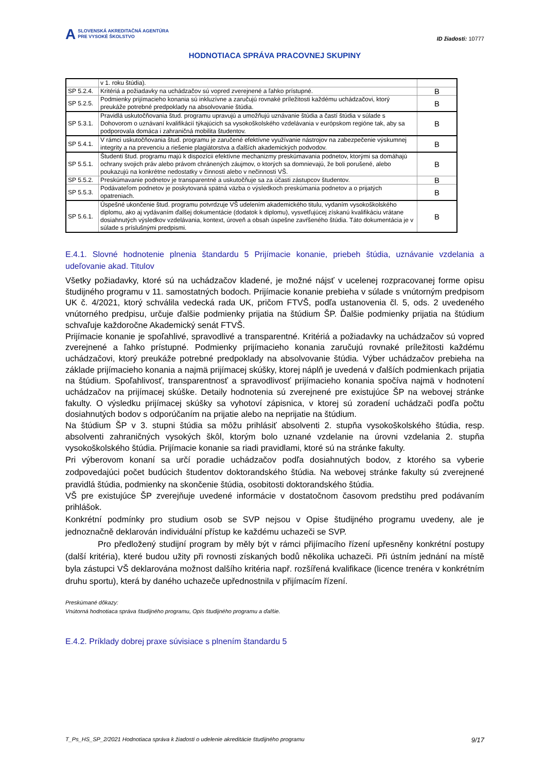A SLOVENSKÁ AKREDITAČNÁ AGENTÚRA
PRE VYSOKÉ ŠKOLSTVO
ID žiadosti: 10777
HODNOTIACA SPRÁVA PRACOVNEJ SKUPINY
| | v 1. roku štúdia). | |
| SP 5.2.4. | Kritériá a požiadavky na uchádzačov sú vopred zverejnené a ľahko prístupné. | B |
| SP 5.2.5. | Podmienky prijímacieho konania sú inkluzívne a zaručujú rovnaké príležitosti každému uchádzačovi, ktorý preukáže potrebné predpoklady na absolvovanie štúdia. | B |
| SP 5.3.1. | Pravidlá uskutočňovania štud. programu upravujú a umožňujú uznávanie štúdia a častí štúdia v súlade s Dohovorom o uznávaní kvalifikácií týkajúcich sa vysokoškolského vzdelávania v európskom regióne tak, aby sa podporovala domáca i zahraničná mobilita študentov. | B |
| SP 5.4.1. | V rámci uskutočňovania štud. programu je zaručené efektívne využívanie nástrojov na zabezpečenie výskumnej integrity a na prevenciu a riešenie plagiátorstva a ďalších akademických podvodov. | B |
| SP 5.5.1. | Študenti štud. programu majú k dispozícii efektívne mechanizmy preskúmavania podnetov, ktorými sa domáhajú ochrany svojich práv alebo právom chránených záujmov, o ktorých sa domnievajú, že boli porušené, alebo poukazujú na konkrétne nedostatky v činnosti alebo v nečinnosti VŠ. | B |
| SP 5.5.2. | Preskúmavanie podnetov je transparentné a uskutočňuje sa za účasti zástupcov študentov. | B |
| SP 5.5.3. | Podávateľom podnetov je poskytovaná spätná väzba o výsledkoch preskúmania podnetov a o prijatých opatreniach. | B |
| SP 5.6.1. | Úspešné ukončenie štud. programu potvrdzuje VŠ udelením akademického titulu, vydaním vysokoškolského diplomu, ako aj vydávaním ďalšej dokumentácie (dodatok k diplomu), vysvetľujúcej získanú kvalifikáciu vrátane dosiahnutých výsledkov vzdelávania, kontext, úroveň a obsah úspešne zavŕšeného štúdia. Táto dokumentácia je v súlade s príslušnými predpismi. | B |
E.4.1. Slovné hodnotenie plnenia štandardu 5 Prijímacie konanie, priebeh štúdia, uznávanie vzdelania a udeľovanie akad. Titulov
Všetky požiadavky, ktoré sú na uchádzačov kladené, je možné nájsť v ucelenej rozpracovanej forme opisu študijného programu v 11. samostatných bodoch. Prijímacie konanie prebieha v súlade s vnútorným predpisom UK č. 4/2021, ktorý schválila vedecká rada UK, pričom FTVŠ, podľa ustanovenia čl. 5, ods. 2 uvedeného vnútorného predpisu, určuje ďalšie podmienky prijatia na štúdium ŠP. Ďalšie podmienky prijatia na štúdium schvaľuje každoročne Akademický senát FTVŠ.
Prijímacie konanie je spoľahlivé, spravodlivé a transparentné. Kritériá a požiadavky na uchádzačov sú vopred zverejnené a ľahko prístupné. Podmienky prijímacieho konania zaručujú rovnaké príležitosti každému uchádzačovi, ktorý preukáže potrebné predpoklady na absolvovanie štúdia. Výber uchádzačov prebieha na základe prijímacieho konania a najmä prijímacej skúšky, ktorej náplň je uvedená v ďalších podmienkach prijatia na štúdium. Spoľahlivosť, transparentnosť a spravodlivosť prijímacieho konania spočíva najmä v hodnotení uchádzačov na prijímacej skúške. Detaily hodnotenia sú zverejnené pre existujúce ŠP na webovej stránke fakulty. O výsledku prijímacej skúšky sa vyhotoví zápisnica, v ktorej sú zoradení uchádzači podľa počtu dosiahnutých bodov s odporúčaním na prijatie alebo na neprijatie na štúdium.
Na štúdium ŠP v 3. stupni štúdia sa môžu prihlásiť absolventi 2. stupňa vysokoškolského štúdia, resp. absolventi zahraničných vysokých škôl, ktorým bolo uznané vzdelanie na úrovni vzdelania 2. stupňa vysokoškolského štúdia. Prijímacie konanie sa riadi pravidlami, ktoré sú na stránke fakulty.
Pri výberovom konaní sa určí poradie uchádzačov podľa dosiahnutých bodov, z ktorého sa vyberie zodpovedajúci počet budúcich študentov doktorandského štúdia. Na webovej stránke fakulty sú zverejnené pravidlá štúdia, podmienky na skončenie štúdia, osobitosti doktorandského štúdia.
VŠ pre existujúce ŠP zverejňuje uvedené informácie v dostatočnom časovom predstihu pred podávaním prihlášok.
Konkrétní podmínky pro studium osob se SVP nejsou v Opise študijného programu uvedeny, ale je jednoznačně deklarován individuální přístup ke každému uchazeči se SVP.
Pro předložený studijní program by měly být v rámci přijímacího řízení upřesněny konkrétní postupy (další kritéria), které budou užity při rovnosti získaných bodů několika uchazeči. Při ústním jednání na místě byla zástupci VŠ deklarována možnost dalšího kritéria např. rozšířená kvalifikace (licence trenéra v konkrétním druhu sportu), která by daného uchazeče upřednostnila v přijímacím řízení.
Preskúmané dôkazy:
Vnútorná hodnotiaca správa študijného programu, Opis študijného programu a ďalšie.
E.4.2. Príklady dobrej praxe súvisiace s plnením štandardu 5
T_Ps_HS_SP_2/2021 Hodnotiaca správa k žiadosti o udelenie akreditácie študijného programu 9/17